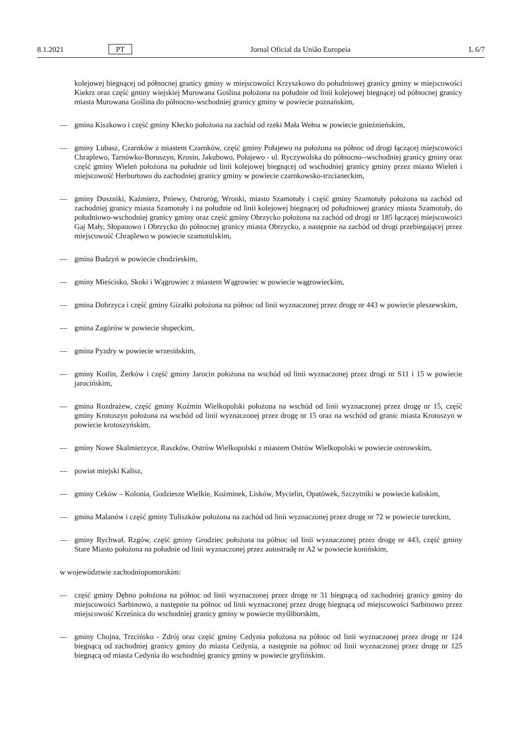8.1.2021 PT Jornal Oficial da União Europeia L 6/7
kolejowej biegnącej od północnej granicy gminy w miejscowości Krzyszkowo do południowej granicy gminy w miejscowości Kiekrz oraz część gminy wiejskiej Murowana Goślina położona na południe od linii kolejowej biegnącej od północnej granicy miasta Murowana Goślina do północno-wschodniej granicy gminy w powiecie poznańskim,
— gmina Kiszkowo i część gminy Kłecko położona na zachód od rzeki Mała Wełna w powiecie gnieźnieńskim,
— gminy Lubasz, Czarnków z miastem Czarnków, część gminy Połajewo na położona na północ od drogi łączącej miejscowości Chraplewo, Tarnówko-Boruszyn, Krosin, Jakubowo, Połajewo - ul. Ryczywolska do północno--wschodniej granicy gminy oraz część gminy Wieleń położona na południe od linii kolejowej biegnącej od wschodniej granicy gminy przez miasto Wieleń i miejscowość Herburtowo do zachodniej granicy gminy w powiecie czarnkowsko-trzcianeckim,
— gminy Duszniki, Kaźmierz, Pniewy, Ostroróg, Wronki, miasto Szamotuły i część gminy Szamotuły położona na zachód od zachodniej granicy miasta Szamotuły i na południe od linii kolejowej biegnącej od południowej granicy miasta Szamotuły, do południowo-wschodniej granicy gminy oraz część gminy Obrzycko położona na zachód od drogi nr 185 łączącej miejscowości Gaj Mały, Słopanowo i Obrzycko do północnej granicy miasta Obrzycko, a następnie na zachód od drogi przebiegającej przez miejscowość Chraplewo w powiecie szamotulskim,
— gmina Budzyń w powiecie chodzieskim,
— gminy Mieścisko, Skoki i Wągrowiec z miastem Wągrowiec w powiecie wągrowieckim,
— gmina Dobrzyca i część gminy Gizałki położona na północ od linii wyznaczonej przez drogę nr 443 w powiecie pleszewskim,
— gmina Zagórów w powiecie słupeckim,
— gmina Pyzdry w powiecie wrzesińskim,
— gminy Kotlin, Żerków i część gminy Jarocin położona na wschód od linii wyznaczonej przez drogi nr S11 i 15 w powiecie jarocińskim,
— gmina Rozdrażew, część gminy Koźmin Wielkopolski położona na wschód od linii wyznaczonej przez drogę nr 15, część gminy Krotoszyn położona na wschód od linii wyznaczonej przez drogę nr 15 oraz na wschód od granic miasta Krotoszyn w powiecie krotoszyńskim,
— gminy Nowe Skalmierzyce, Raszków, Ostrów Wielkopolski z miastem Ostrów Wielkopolski w powiecie ostrowskim,
— powiat miejski Kalisz,
— gminy Ceków – Kolonia, Godziesze Wielkie, Koźminek, Lisków, Mycielin, Opatówek, Szczytniki w powiecie kaliskim,
— gmina Malanów i część gminy Tuliszków położona na zachód od linii wyznaczonej przez drogę nr 72 w powiecie tureckim,
— gminy Rychwał, Rzgów, część gminy Grodziec położona na północ od linii wyznaczonej przez drogę nr 443, część gminy Stare Miasto położona na południe od linii wyznaczonej przez autostradę nr A2 w powiecie konińskim,
w województwie zachodniopomorskim:
— część gminy Dębno położona na północ od linii wyznaczonej przez drogę nr 31 biegnącą od zachodniej granicy gminy do miejscowości Sarbinowo, a następnie na północ od linii wyznaczonej przez drogę biegnącą od miejscowości Sarbinowo przez miejscowość Krześnica do wschodniej granicy gminy w powiecie myśliborskim,
— gminy Chojna, Trzcińsko - Zdrój oraz część gminy Cedynia położona na północ od linii wyznaczonej przez drogę nr 124 biegnącą od zachodniej granicy gminy do miasta Cedynia, a następnie na północ od linii wyznaczonej przez drogę nr 125 biegnącą od miasta Cedynia do wschodniej granicy gminy w powiecie gryfińskim.